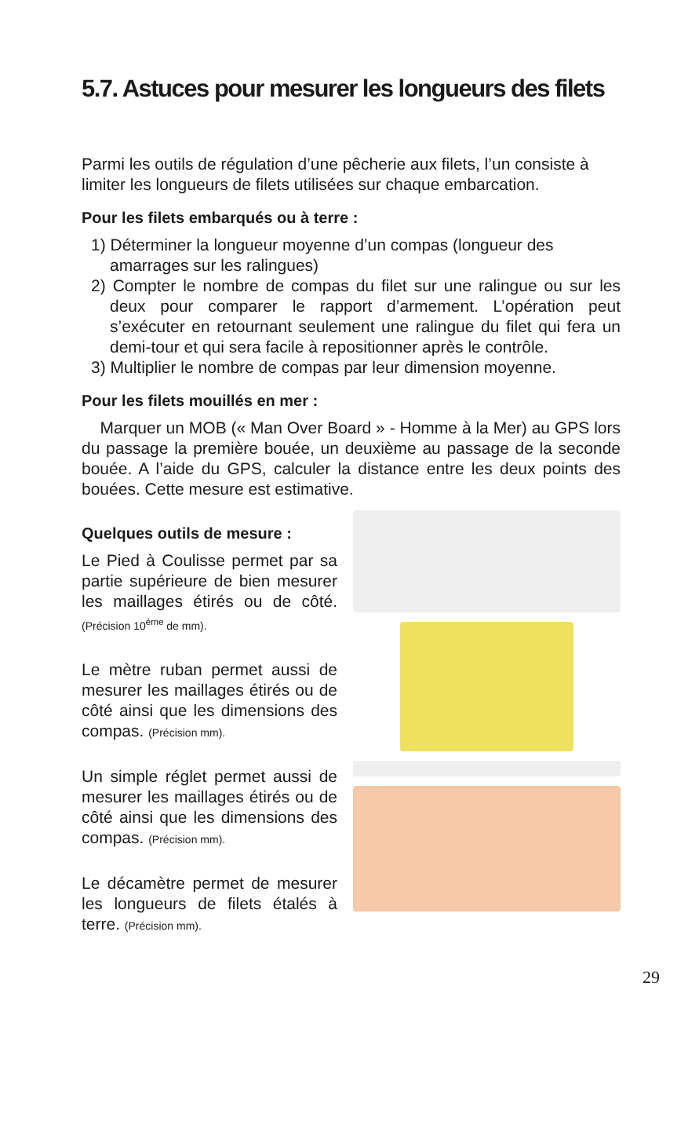5.7. Astuces pour mesurer les longueurs des filets
Parmi les outils de régulation d’une pêcherie aux filets, l’un consiste à limiter les longueurs de filets utilisées sur chaque embarcation.
Pour les filets embarqués ou à terre :
1) Déterminer la longueur moyenne d’un compas (longueur des amarrages sur les ralingues)
2) Compter le nombre de compas du filet sur une ralingue ou sur les deux pour comparer le rapport d’armement. L’opération peut s’exécuter en retournant seulement une ralingue du filet qui fera un demi-tour et qui sera facile à repositionner après le contrôle.
3) Multiplier le nombre de compas par leur dimension moyenne.
Pour les filets mouillés en mer :
Marquer un MOB (« Man Over Board » - Homme à la Mer) au GPS lors du passage la première bouée, un deuxième au passage de la seconde bouée. A l’aide du GPS, calculer la distance entre les deux points des bouées. Cette mesure est estimative.
Quelques outils de mesure :
Le Pied à Coulisse permet par sa partie supérieure de bien mesurer les maillages étirés ou de côté. (Précision 10<sup>ème</sup> de mm).
Le mètre ruban permet aussi de mesurer les maillages étirés ou de côté ainsi que les dimensions des compas. (Précision mm).
Un simple réglet permet aussi de mesurer les maillages étirés ou de côté ainsi que les dimensions des compas. (Précision mm).
Le décamètre permet de mesurer les longueurs de filets étalés à terre. (Précision mm).
29